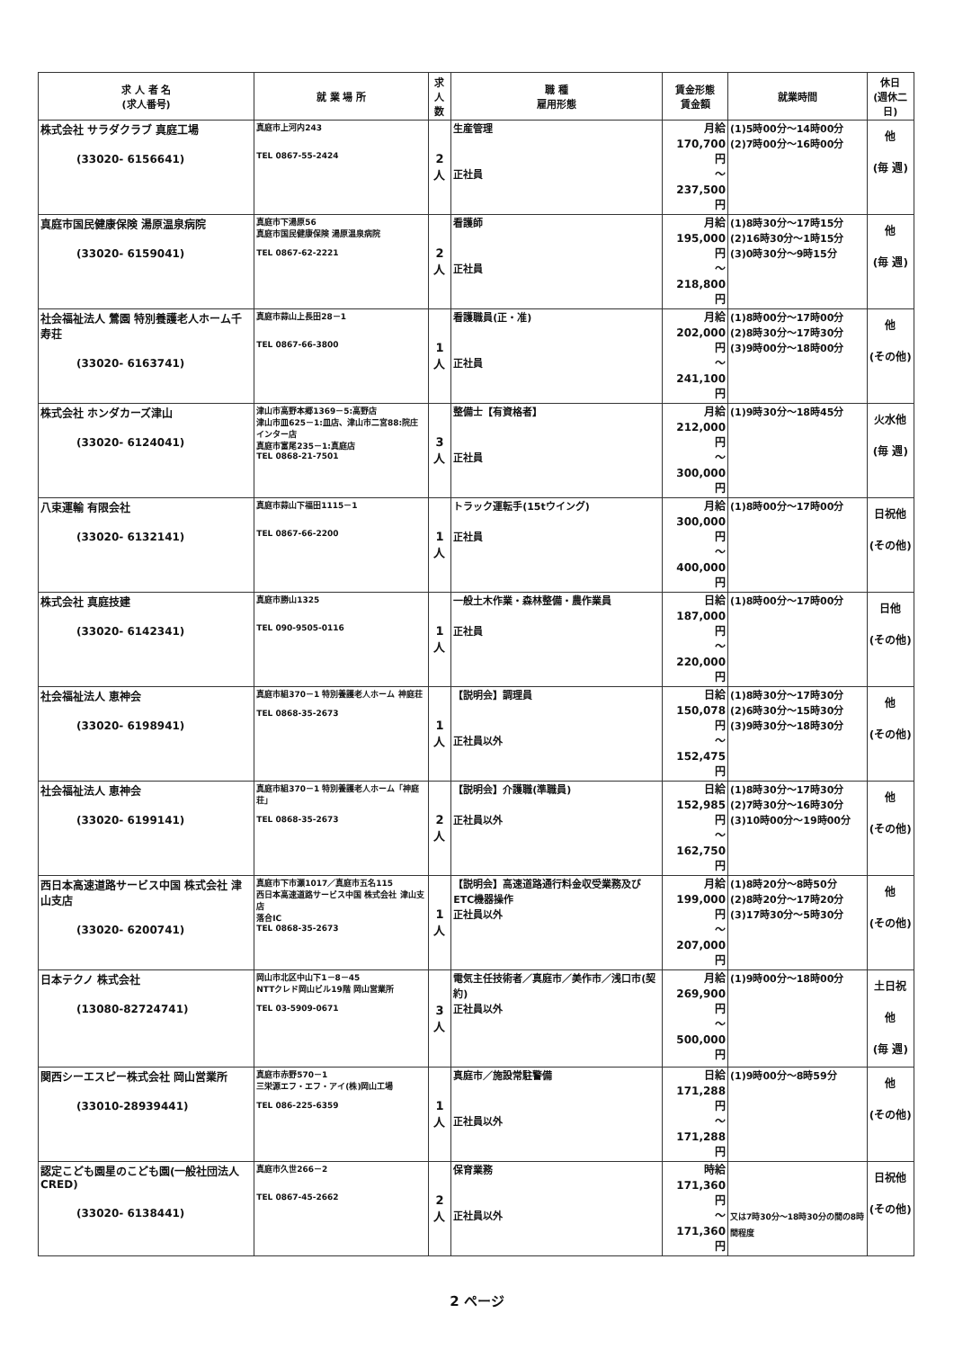| 求 人 者 名 (求人番号) | 就 業 場 所 | 求 人 数 | 職 種 雇用形態 | 賃金形態 賃金額 | 就業時間 | 休日 (週休二日) |
| --- | --- | --- | --- | --- | --- | --- |
| 株式会社 サラダクラブ 真庭工場 (33020- 6156641) | 真庭市上河内243 TEL 0867-55-2424 | 2人 | 生産管理 正社員 | 月給 170,700 円 ～ 237,500 円 | (1)5時00分～14時00分 (2)7時00分～16時00分 | 他 (毎 週) |
| 真庭市国民健康保険 湯原温泉病院 (33020- 6159041) | 真庭市下湯原56 真庭市国民健康保険 湯原温泉病院 TEL 0867-62-2221 | 2人 | 看護師 正社員 | 月給 195,000 円 ～ 218,800 円 | (1)8時30分～17時15分 (2)16時30分～1時15分 (3)0時30分～9時15分 | 他 (毎 週) |
| 社会福祉法人 鶯園 特別養護老人ホーム千寿荘 (33020- 6163741) | 真庭市蒜山上長田28－1 TEL 0867-66-3800 | 1人 | 看護職員(正・准) 正社員 | 月給 202,000 円 ～ 241,100 円 | (1)8時00分～17時00分 (2)8時30分～17時30分 (3)9時00分～18時00分 | 他 (その他) |
| 株式会社 ホンダカーズ津山 (33020- 6124041) | 津山市高野本郷1369－5:高野店 津山市皿625－1:皿店、津山市二宮88:院庄インター店 真庭市富尾235－1:真庭店 TEL 0868-21-7501 | 3人 | 整備士【有資格者】 正社員 | 月給 212,000 円 ～ 300,000 円 | (1)9時30分～18時45分 | 火水他 (毎 週) |
| 八束運輸 有限会社 (33020- 6132141) | 真庭市蒜山下福田1115－1 TEL 0867-66-2200 | 1人 | トラック運転手(15tウイング) 正社員 | 月給 300,000 円 ～ 400,000 円 | (1)8時00分～17時00分 | 日祝他 (その他) |
| 株式会社 真庭技建 (33020- 6142341) | 真庭市勝山1325 TEL 090-9505-0116 | 1人 | 一般土木作業・森林整備・農作業員 正社員 | 日給 187,000 円 ～ 220,000 円 | (1)8時00分～17時00分 | 日他 (その他) |
| 社会福祉法人 恵神会 (33020- 6198941) | 真庭市組370－1 特別養護老人ホーム 神庭荘 TEL 0868-35-2673 | 1人 | 【説明会】調理員 正社員以外 | 日給 150,078 円 ～ 152,475 円 | (1)8時30分～17時30分 (2)6時30分～15時30分 (3)9時30分～18時30分 | 他 (その他) |
| 社会福祉法人 恵神会 (33020- 6199141) | 真庭市組370－1 特別養護老人ホーム「神庭荘」 TEL 0868-35-2673 | 2人 | 【説明会】介護職(準職員) 正社員以外 | 日給 152,985 円 ～ 162,750 円 | (1)8時30分～17時30分 (2)7時30分～16時30分 (3)10時00分～19時00分 | 他 (その他) |
| 西日本高速道路サービス中国 株式会社 津山支店 (33020- 6200741) | 真庭市下市瀬1017／真庭市五名115 西日本高速道路サービス中国 株式会社 津山支店 落合IC TEL 0868-35-2673 | 1人 | 【説明会】高速道路通行料金収受業務及びETC機器操作 正社員以外 | 月給 199,000 円 ～ 207,000 円 | (1)8時20分～8時50分 (2)8時20分～17時20分 (3)17時30分～5時30分 | 他 (その他) |
| 日本テクノ 株式会社 (13080-82724741) | 岡山市北区中山下1－8－45 NTTクレド岡山ビル19階 岡山営業所 TEL 03-5909-0671 | 3人 | 電気主任技術者／真庭市／美作市／浅口市(契約) 正社員以外 | 月給 269,900 円 ～ 500,000 円 | (1)9時00分～18時00分 | 土日祝他 (毎 週) |
| 関西シーエスピー株式会社 岡山営業所 (33010-28939441) | 真庭市赤野570－1 三栄源エフ・エフ・アイ(株)岡山工場 TEL 086-225-6359 | 1人 | 真庭市／施設常駐警備 正社員以外 | 日給 171,288 円 ～ 171,288 円 | (1)9時00分～8時59分 | 他 (その他) |
| 認定こども園星のこども園(一般社団法人CRED) (33020- 6138441) | 真庭市久世266－2 TEL 0867-45-2662 | 2人 | 保育業務 正社員以外 | 時給 171,360 円 ～ 171,360 円 | 又は7時30分～18時30分の間の8時間程度 | 日祝他 (その他) |
2 ページ